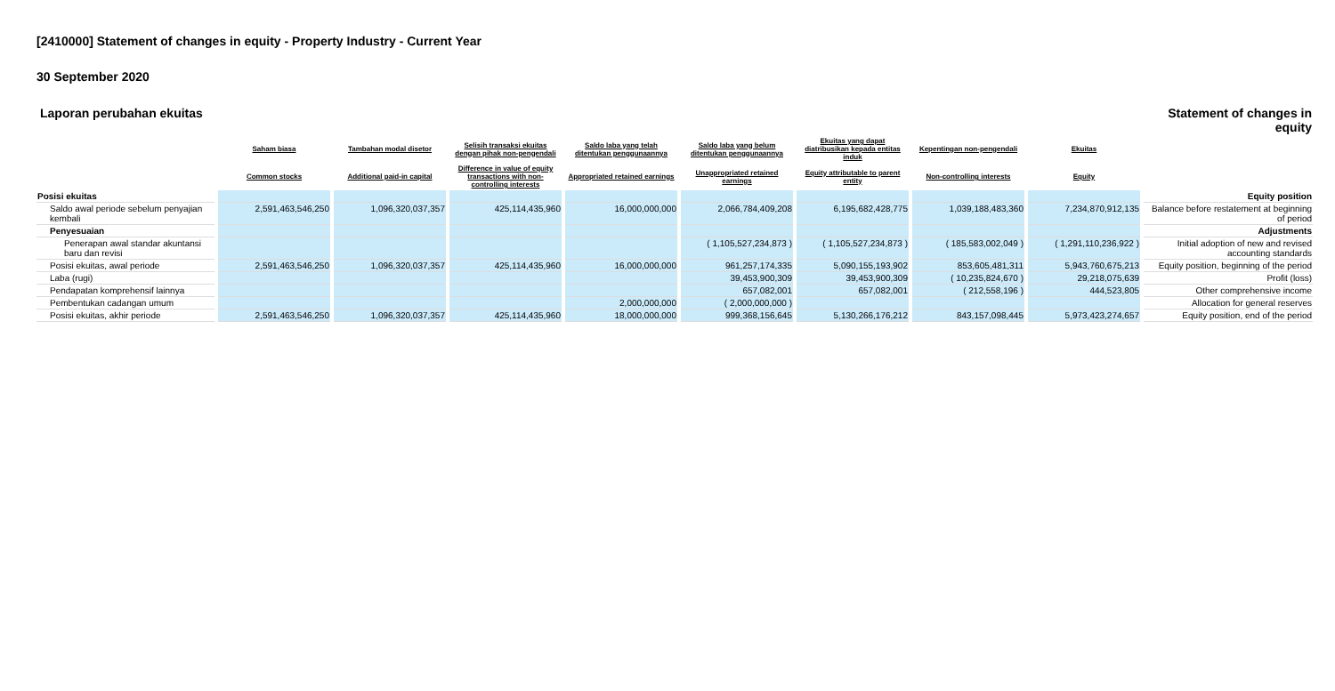[2410000] Statement of changes in equity - Property Industry - Current Year
30 September 2020
| Laporan perubahan ekuitas | | | | | | | | | Statement of changes in equity |
| | Saham biasa | Tambahan modal disetor | Selisih transaksi ekuitas dengan pihak non-pengendali | Saldo laba yang telah ditentukan penggunaannya | Saldo laba yang belum ditentukan penggunaannya | Ekuitas yang dapat diatribusikan kepada entitas induk | Kepentingan non-pengendali | Ekuitas | |
| | Common stocks | Additional paid-in capital | Difference in value of equity transactions with non-controlling interests | Appropriated retained earnings | Unappropriated retained earnings | Equity attributable to parent entity | Non-controlling interests | Equity | |
| Posisi ekuitas | | | | | | | | | Equity position |
| Saldo awal periode sebelum penyajian kembali | 2,591,463,546,250 | 1,096,320,037,357 | 425,114,435,960 | 16,000,000,000 | 2,066,784,409,208 | 6,195,682,428,775 | 1,039,188,483,360 | 7,234,870,912,135 | Balance before restatement at beginning of period |
| Penyesuaian | | | | | | | | | Adjustments |
| Penerapan awal standar akuntansi baru dan revisi | | | | | ( 1,105,527,234,873 ) | ( 1,105,527,234,873 ) | ( 185,583,002,049 ) | ( 1,291,110,236,922 ) | Initial adoption of new and revised accounting standards |
| Posisi ekuitas, awal periode | 2,591,463,546,250 | 1,096,320,037,357 | 425,114,435,960 | 16,000,000,000 | 961,257,174,335 | 5,090,155,193,902 | 853,605,481,311 | 5,943,760,675,213 | Equity position, beginning of the period |
| Laba (rugi) | | | | | 39,453,900,309 | 39,453,900,309 | ( 10,235,824,670 ) | 29,218,075,639 | Profit (loss) |
| Pendapatan komprehensif lainnya | | | | | 657,082,001 | 657,082,001 | ( 212,558,196 ) | 444,523,805 | Other comprehensive income |
| Pembentukan cadangan umum | | | | 2,000,000,000 | ( 2,000,000,000 ) | | | | Allocation for general reserves |
| Posisi ekuitas, akhir periode | 2,591,463,546,250 | 1,096,320,037,357 | 425,114,435,960 | 18,000,000,000 | 999,368,156,645 | 5,130,266,176,212 | 843,157,098,445 | 5,973,423,274,657 | Equity position, end of the period |